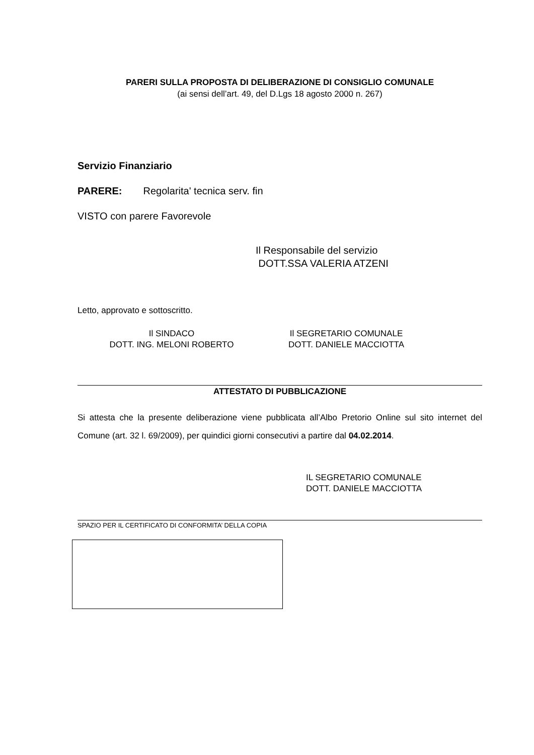PARERI SULLA PROPOSTA DI DELIBERAZIONE DI CONSIGLIO COMUNALE
(ai sensi dell’art. 49, del D.Lgs 18 agosto 2000 n. 267)
Servizio Finanziario
PARERE: Regolarita' tecnica serv. fin
VISTO con parere Favorevole
Il Responsabile del servizio
DOTT.SSA VALERIA ATZENI
Letto, approvato e sottoscritto.
Il SINDACO
DOTT. ING. MELONI ROBERTO
Il SEGRETARIO COMUNALE
DOTT. DANIELE MACCIOTTA
ATTESTATO DI PUBBLICAZIONE
Si attesta che la presente deliberazione viene pubblicata all’Albo Pretorio Online sul sito internet del Comune (art. 32 l. 69/2009), per quindici giorni consecutivi a partire dal 04.02.2014.
IL SEGRETARIO COMUNALE
DOTT. DANIELE MACCIOTTA
SPAZIO PER IL CERTIFICATO DI CONFORMITA’ DELLA COPIA